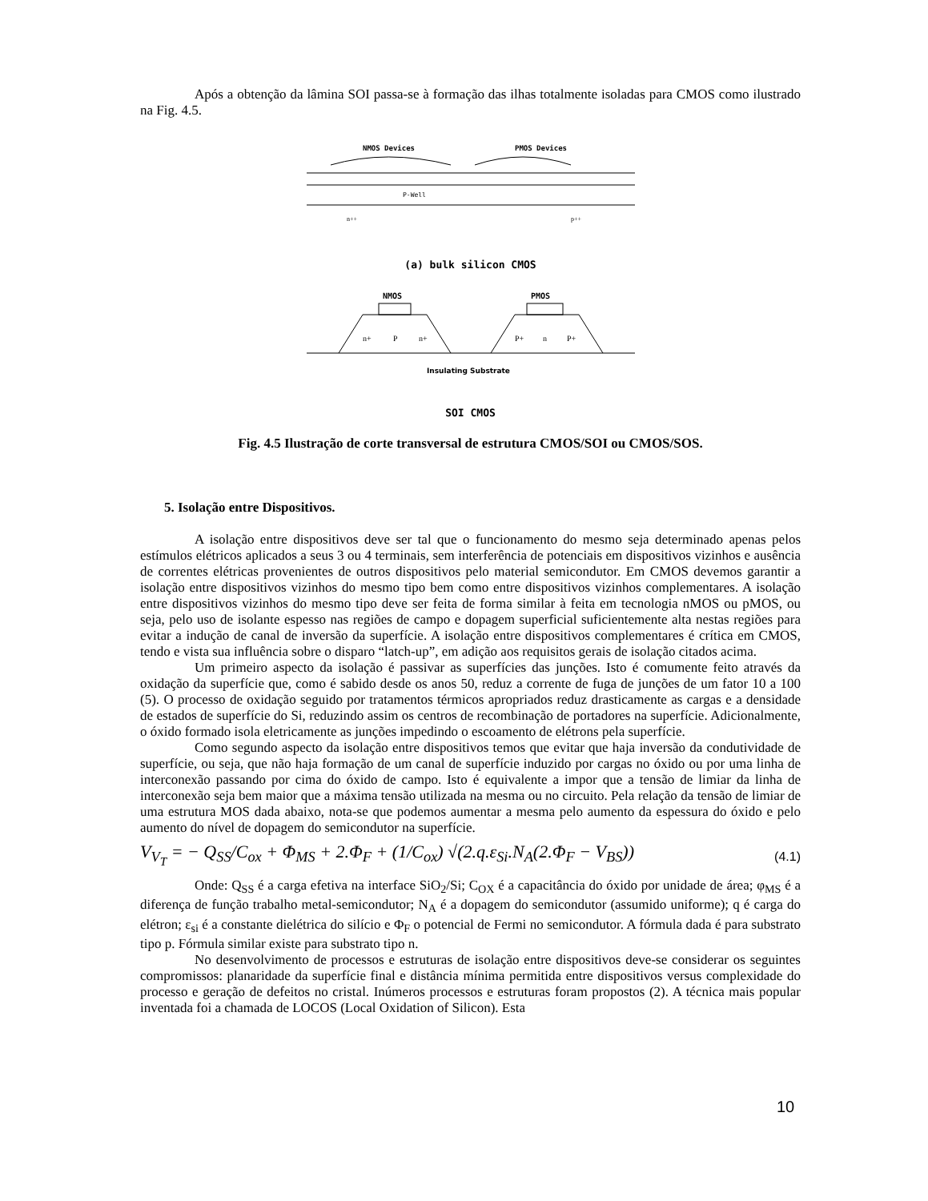Após a obtenção da lâmina SOI passa-se à formação das ilhas totalmente isoladas para CMOS como ilustrado na Fig. 4.5.
NMOS Devices
PMOS Devices
P-Well
n++
p++
(a) bulk silicon CMOS
NMOS
PMOS
n+
P
n+
P+
n
P+
Insulating Substrate
SOI CMOS
Fig. 4.5 Ilustração de corte transversal de estrutura CMOS/SOI ou CMOS/SOS.
5. Isolação entre Dispositivos.
A isolação entre dispositivos deve ser tal que o funcionamento do mesmo seja determinado apenas pelos estímulos elétricos aplicados a seus 3 ou 4 terminais, sem interferência de potenciais em dispositivos vizinhos e ausência de correntes elétricas provenientes de outros dispositivos pelo material semicondutor. Em CMOS devemos garantir a isolação entre dispositivos vizinhos do mesmo tipo bem como entre dispositivos vizinhos complementares. A isolação entre dispositivos vizinhos do mesmo tipo deve ser feita de forma similar à feita em tecnologia nMOS ou pMOS, ou seja, pelo uso de isolante espesso nas regiões de campo e dopagem superficial suficientemente alta nestas regiões para evitar a indução de canal de inversão da superfície. A isolação entre dispositivos complementares é crítica em CMOS, tendo e vista sua influência sobre o disparo “latch-up”, em adição aos requisitos gerais de isolação citados acima.
Um primeiro aspecto da isolação é passivar as superfícies das junções. Isto é comumente feito através da oxidação da superfície que, como é sabido desde os anos 50, reduz a corrente de fuga de junções de um fator 10 a 100 (5). O processo de oxidação seguido por tratamentos térmicos apropriados reduz drasticamente as cargas e a densidade de estados de superfície do Si, reduzindo assim os centros de recombinação de portadores na superfície. Adicionalmente, o óxido formado isola eletricamente as junções impedindo o escoamento de elétrons pela superfície.
Como segundo aspecto da isolação entre dispositivos temos que evitar que haja inversão da condutividade de superfície, ou seja, que não haja formação de um canal de superfície induzido por cargas no óxido ou por uma linha de interconexão passando por cima do óxido de campo. Isto é equivalente a impor que a tensão de limiar da linha de interconexão seja bem maior que a máxima tensão utilizada na mesma ou no circuito. Pela relação da tensão de limiar de uma estrutura MOS dada abaixo, nota-se que podemos aumentar a mesma pelo aumento da espessura do óxido e pelo aumento do nível de dopagem do semicondutor na superfície.
V<sub>V<sub>T</sub></sub> = − Q<sub>SS</sub>/C<sub>ox</sub> + Φ<sub>MS</sub> + 2.Φ<sub>F</sub> + (1/C<sub>ox</sub>) √(2.q.ε<sub>Si</sub>.N<sub>A</sub>(2.Φ<sub>F</sub> − V<sub>BS</sub>)) (4.1)
Onde: Q<sub>SS</sub> é a carga efetiva na interface SiO<sub>2</sub>/Si; C<sub>OX</sub> é a capacitância do óxido por unidade de área; φ<sub>MS</sub> é a diferença de função trabalho metal-semicondutor; N<sub>A</sub> é a dopagem do semicondutor (assumido uniforme); q é carga do elétron; ε<sub>si</sub> é a constante dielétrica do silício e Φ<sub>F</sub> o potencial de Fermi no semicondutor. A fórmula dada é para substrato tipo p. Fórmula similar existe para substrato tipo n.
No desenvolvimento de processos e estruturas de isolação entre dispositivos deve-se considerar os seguintes compromissos: planaridade da superfície final e distância mínima permitida entre dispositivos versus complexidade do processo e geração de defeitos no cristal. Inúmeros processos e estruturas foram propostos (2). A técnica mais popular inventada foi a chamada de LOCOS (Local Oxidation of Silicon). Esta
10